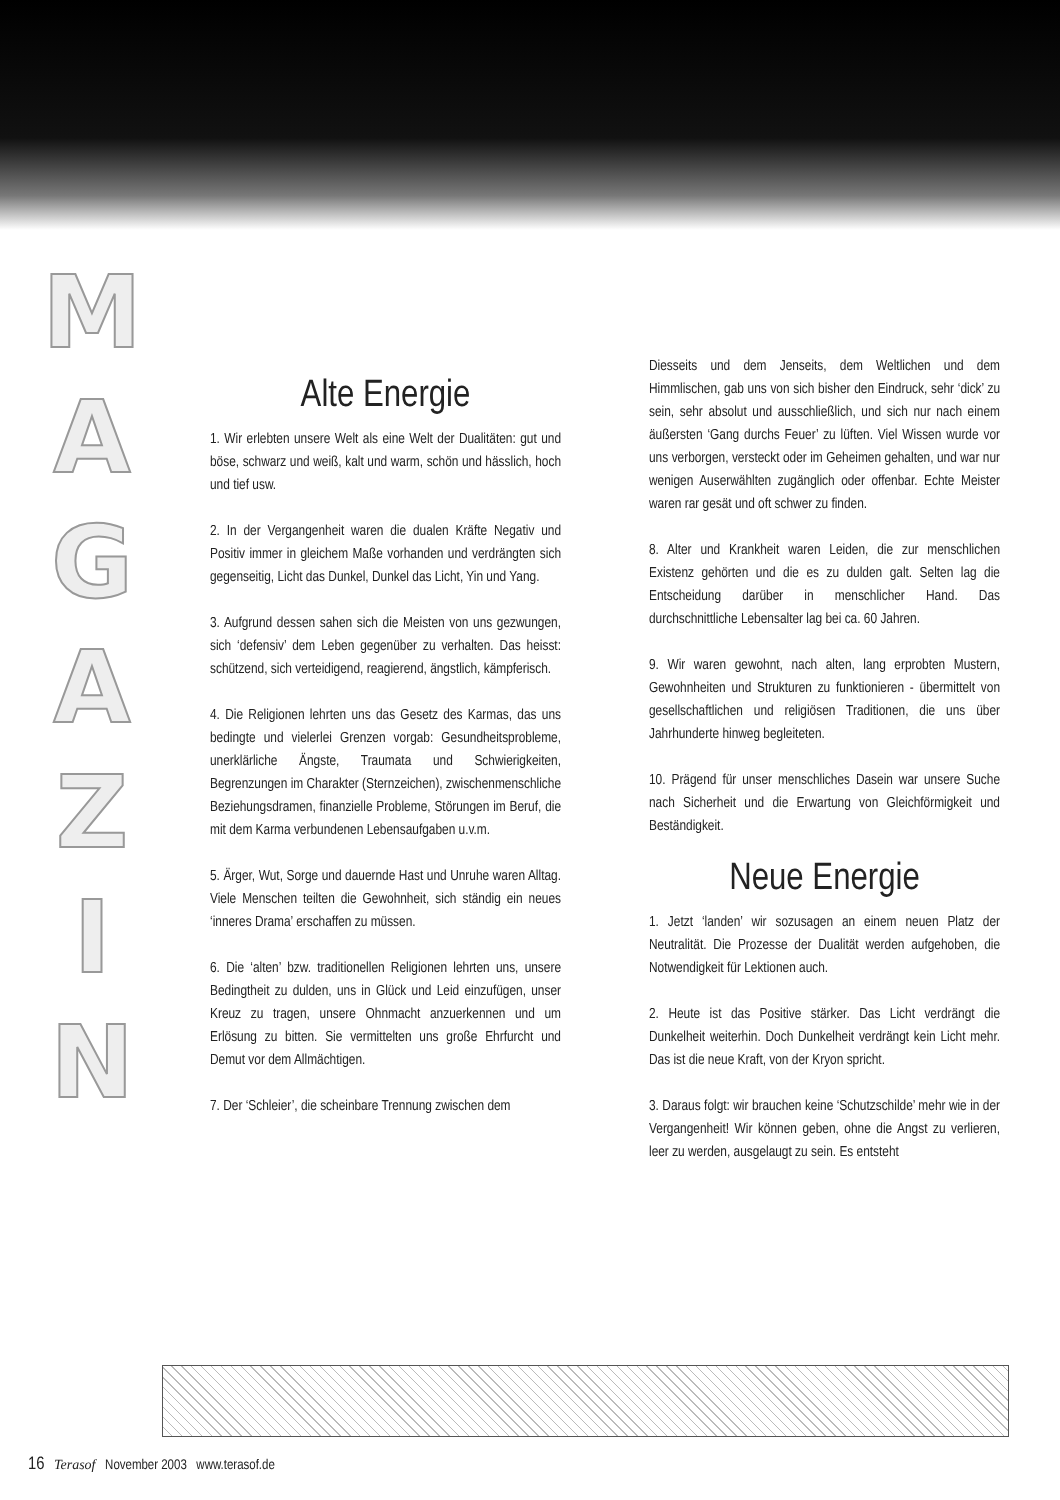M
A
G
A
Z
I
N
Alte Energie
1. Wir erlebten unsere Welt als eine Welt der Dualitäten: gut und böse, schwarz und weiß, kalt und warm, schön und hässlich, hoch und tief usw.
2. In der Vergangenheit waren die dualen Kräfte Negativ und Positiv immer in gleichem Maße vorhanden und verdrängten sich gegenseitig, Licht das Dunkel, Dunkel das Licht, Yin und Yang.
3. Aufgrund dessen sahen sich die Meisten von uns gezwungen, sich ‘defensiv’ dem Leben gegenüber zu verhalten. Das heisst: schützend, sich verteidigend, reagierend, ängstlich, kämpferisch.
4. Die Religionen lehrten uns das Gesetz des Karmas, das uns bedingte und vielerlei Grenzen vorgab: Gesundheitsprobleme, unerklärliche Ängste, Traumata und Schwierigkeiten, Begrenzungen im Charakter (Sternzeichen), zwischenmenschliche Beziehungsdramen, finanzielle Probleme, Störungen im Beruf, die mit dem Karma verbundenen Lebensaufgaben u.v.m.
5. Ärger, Wut, Sorge und dauernde Hast und Unruhe waren Alltag. Viele Menschen teilten die Gewohnheit, sich ständig ein neues ‘inneres Drama’ erschaffen zu müssen.
6. Die ‘alten’ bzw. traditionellen Religionen lehrten uns, unsere Bedingtheit zu dulden, uns in Glück und Leid einzufügen, unser Kreuz zu tragen, unsere Ohnmacht anzuerkennen und um Erlösung zu bitten. Sie vermittelten uns große Ehrfurcht und Demut vor dem Allmächtigen.
7. Der ‘Schleier’, die scheinbare Trennung zwischen dem
Diesseits und dem Jenseits, dem Weltlichen und dem Himmlischen, gab uns von sich bisher den Eindruck, sehr ‘dick’ zu sein, sehr absolut und ausschließlich, und sich nur nach einem äußersten ‘Gang durchs Feuer’ zu lüften. Viel Wissen wurde vor uns verborgen, versteckt oder im Geheimen gehalten, und war nur wenigen Auserwählten zugänglich oder offenbar. Echte Meister waren rar gesät und oft schwer zu finden.
8. Alter und Krankheit waren Leiden, die zur menschlichen Existenz gehörten und die es zu dulden galt. Selten lag die Entscheidung darüber in menschlicher Hand. Das durchschnittliche Lebensalter lag bei ca. 60 Jahren.
9. Wir waren gewohnt, nach alten, lang erprobten Mustern, Gewohnheiten und Strukturen zu funktionieren - übermittelt von gesellschaftlichen und religiösen Traditionen, die uns über Jahrhunderte hinweg begleiteten.
10. Prägend für unser menschliches Dasein war unsere Suche nach Sicherheit und die Erwartung von Gleichförmigkeit und Beständigkeit.
Neue Energie
1. Jetzt ‘landen’ wir sozusagen an einem neuen Platz der Neutralität. Die Prozesse der Dualität werden aufgehoben, die Notwendigkeit für Lektionen auch.
2. Heute ist das Positive stärker. Das Licht verdrängt die Dunkelheit weiterhin. Doch Dunkelheit verdrängt kein Licht mehr. Das ist die neue Kraft, von der Kryon spricht.
3. Daraus folgt: wir brauchen keine ‘Schutzschilde’ mehr wie in der Vergangenheit! Wir können geben, ohne die Angst zu verlieren, leer zu werden, ausgelaugt zu sein. Es entsteht
16 Terasof November 2003 www.terasof.de